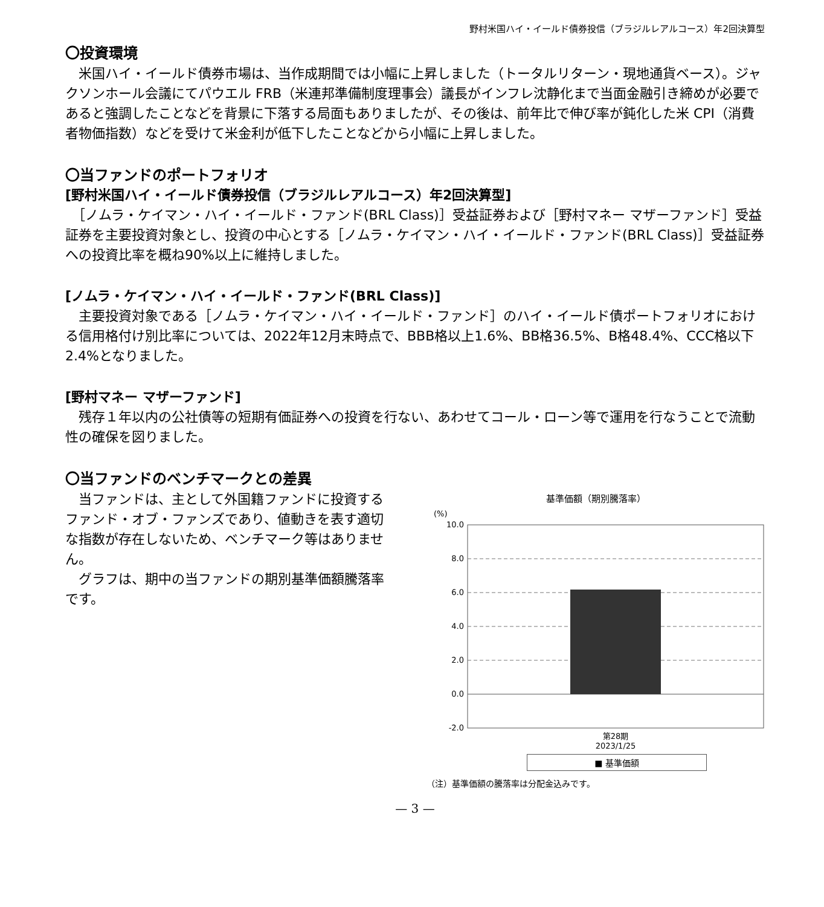野村米国ハイ・イールド債券投信（ブラジルレアルコース）年2回決算型
〇投資環境
　米国ハイ・イールド債券市場は、当作成期間では小幅に上昇しました（トータルリターン・現地通貨ベース）。ジャクソンホール会議にてパウエル FRB（米連邦準備制度理事会）議長がインフレ沈静化まで当面金融引き締めが必要であると強調したことなどを背景に下落する局面もありましたが、その後は、前年比で伸び率が鈍化した米 CPI（消費者物価指数）などを受けて米金利が低下したことなどから小幅に上昇しました。
〇当ファンドのポートフォリオ
[野村米国ハイ・イールド債券投信（ブラジルレアルコース）年2回決算型]
　［ノムラ・ケイマン・ハイ・イールド・ファンド(BRL Class)］受益証券および［野村マネー マザーファンド］受益証券を主要投資対象とし、投資の中心とする［ノムラ・ケイマン・ハイ・イールド・ファンド(BRL Class)］受益証券への投資比率を概ね90%以上に維持しました。
[ノムラ・ケイマン・ハイ・イールド・ファンド(BRL Class)]
　主要投資対象である［ノムラ・ケイマン・ハイ・イールド・ファンド］のハイ・イールド債ポートフォリオにおける信用格付け別比率については、2022年12月末時点で、BBB格以上1.6%、BB格36.5%、B格48.4%、CCC格以下2.4%となりました。
[野村マネー マザーファンド]
　残存１年以内の公社債等の短期有価証券への投資を行ない、あわせてコール・ローン等で運用を行なうことで流動性の確保を図りました。
〇当ファンドのベンチマークとの差異
　当ファンドは、主として外国籍ファンドに投資するファンド・オブ・ファンズであり、値動きを表す適切な指数が存在しないため、ベンチマーク等はありません。
　グラフは、期中の当ファンドの期別基準価額騰落率です。
基準価額（期別騰落率）
(%)
10.0
8.0
6.0
4.0
2.0
0.0
-2.0
第28期
2023/1/25
■ 基準価額
（注）基準価額の騰落率は分配金込みです。
— 3 —